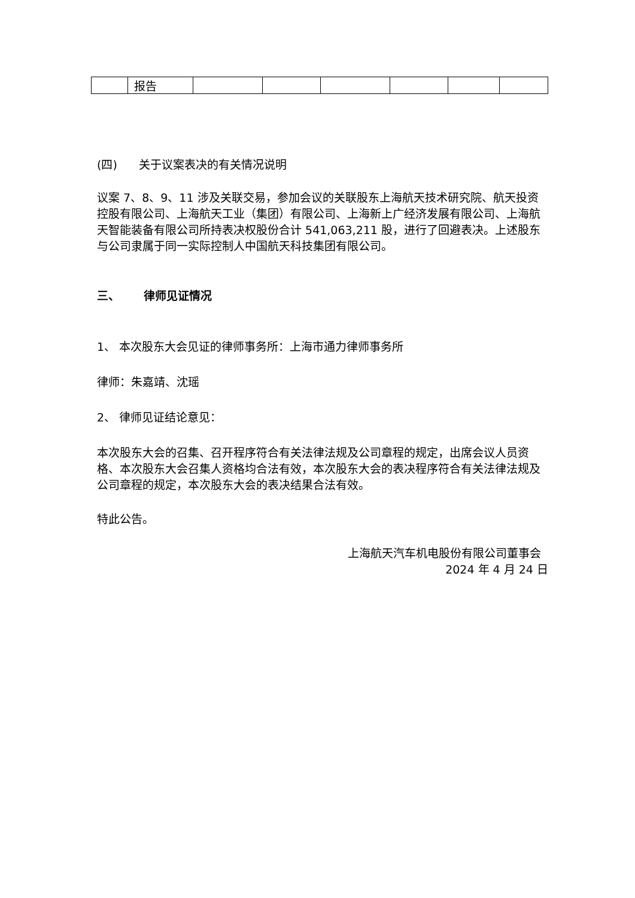| | 报告 | | | | | | |
(四) 关于议案表决的有关情况说明
议案 7、8、9、11 涉及关联交易，参加会议的关联股东上海航天技术研究院、航天投资控股有限公司、上海航天工业（集团）有限公司、上海新上广经济发展有限公司、上海航天智能装备有限公司所持表决权股份合计 541,063,211 股，进行了回避表决。上述股东与公司隶属于同一实际控制人中国航天科技集团有限公司。
三、 律师见证情况
1、 本次股东大会见证的律师事务所：上海市通力律师事务所
律师：朱嘉靖、沈瑶
2、 律师见证结论意见：
本次股东大会的召集、召开程序符合有关法律法规及公司章程的规定，出席会议人员资格、本次股东大会召集人资格均合法有效，本次股东大会的表决程序符合有关法律法规及公司章程的规定，本次股东大会的表决结果合法有效。
特此公告。
上海航天汽车机电股份有限公司董事会
2024 年 4 月 24 日